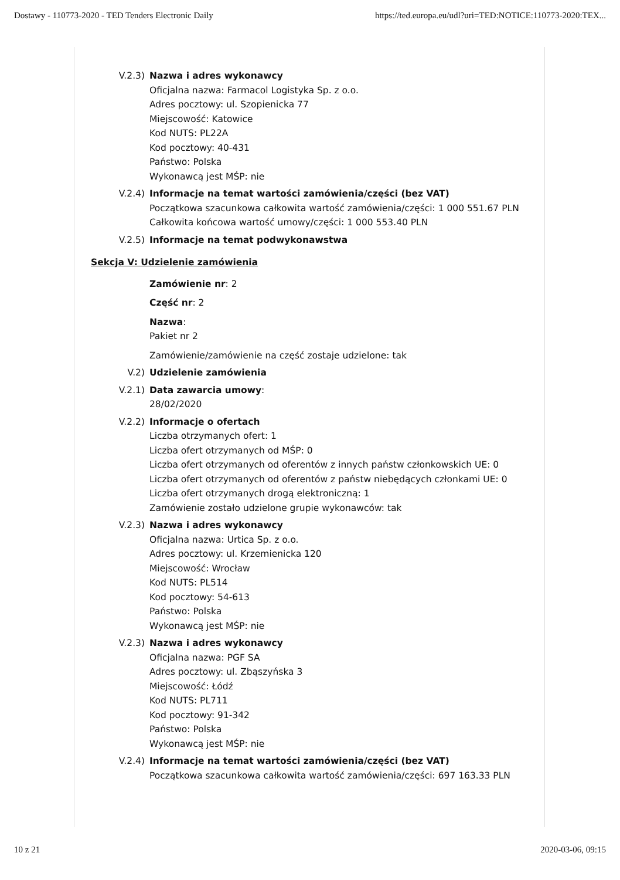Dostawy - 110773-2020 - TED Tenders Electronic Daily https://ted.europa.eu/udl?uri=TED:NOTICE:110773-2020:TEX...
V.2.3) Nazwa i adres wykonawcy
Oficjalna nazwa: Farmacol Logistyka Sp. z o.o.
Adres pocztowy: ul. Szopienicka 77
Miejscowość: Katowice
Kod NUTS: PL22A
Kod pocztowy: 40-431
Państwo: Polska
Wykonawcą jest MŚP: nie
V.2.4) Informacje na temat wartości zamówienia/części (bez VAT)
Początkowa szacunkowa całkowita wartość zamówienia/części: 1 000 551.67 PLN
Całkowita końcowa wartość umowy/części: 1 000 553.40 PLN
V.2.5) Informacje na temat podwykonawstwa
Sekcja V: Udzielenie zamówienia
Zamówienie nr: 2
Część nr: 2
Nazwa:
Pakiet nr 2
Zamówienie/zamówienie na część zostaje udzielone: tak
V.2) Udzielenie zamówienia
V.2.1) Data zawarcia umowy:
28/02/2020
V.2.2) Informacje o ofertach
Liczba otrzymanych ofert: 1
Liczba ofert otrzymanych od MŚP: 0
Liczba ofert otrzymanych od oferentów z innych państw członkowskich UE: 0
Liczba ofert otrzymanych od oferentów z państw niebędących członkami UE: 0
Liczba ofert otrzymanych drogą elektroniczną: 1
Zamówienie zostało udzielone grupie wykonawców: tak
V.2.3) Nazwa i adres wykonawcy
Oficjalna nazwa: Urtica Sp. z o.o.
Adres pocztowy: ul. Krzemienicka 120
Miejscowość: Wrocław
Kod NUTS: PL514
Kod pocztowy: 54-613
Państwo: Polska
Wykonawcą jest MŚP: nie
V.2.3) Nazwa i adres wykonawcy
Oficjalna nazwa: PGF SA
Adres pocztowy: ul. Zbąszyńska 3
Miejscowość: Łódź
Kod NUTS: PL711
Kod pocztowy: 91-342
Państwo: Polska
Wykonawcą jest MŚP: nie
V.2.4) Informacje na temat wartości zamówienia/części (bez VAT)
Początkowa szacunkowa całkowita wartość zamówienia/części: 697 163.33 PLN
10 z 21 2020-03-06, 09:15